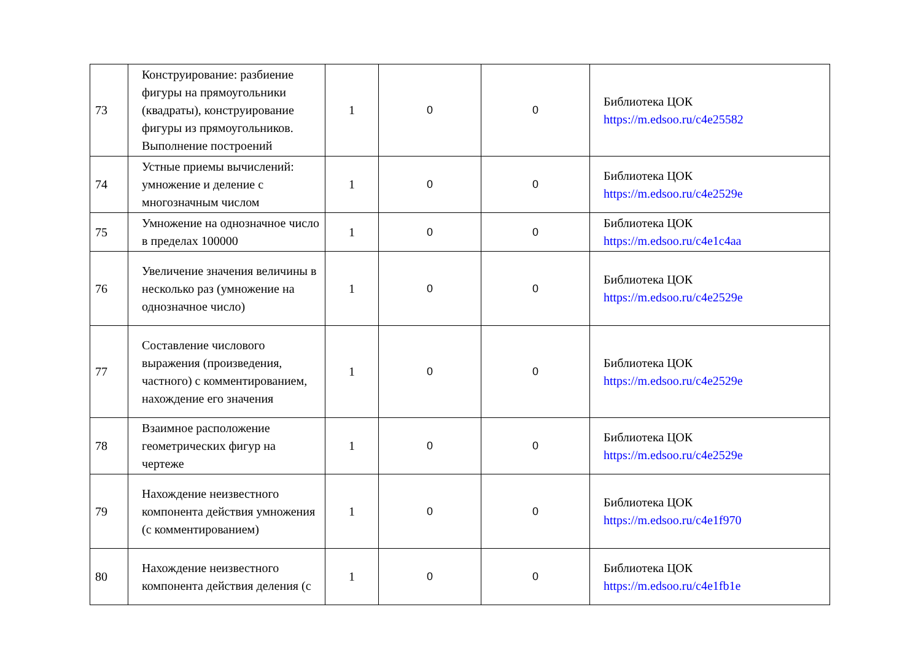| 73 | Конструирование: разбиение фигуры на прямоугольники (квадраты), конструирование фигуры из прямоугольников. Выполнение построений | 1 | 0 | 0 | Библиотека ЦОК https://m.edsoo.ru/c4e25582 |
| 74 | Устные приемы вычислений: умножение и деление с многозначным числом | 1 | 0 | 0 | Библиотека ЦОК https://m.edsoo.ru/c4e2529e |
| 75 | Умножение на однозначное число в пределах 100000 | 1 | 0 | 0 | Библиотека ЦОК https://m.edsoo.ru/c4e1c4aa |
| 76 | Увеличение значения величины в несколько раз (умножение на однозначное число) | 1 | 0 | 0 | Библиотека ЦОК https://m.edsoo.ru/c4e2529e |
| 77 | Составление числового выражения (произведения, частного) с комментированием, нахождение его значения | 1 | 0 | 0 | Библиотека ЦОК https://m.edsoo.ru/c4e2529e |
| 78 | Взаимное расположение геометрических фигур на чертеже | 1 | 0 | 0 | Библиотека ЦОК https://m.edsoo.ru/c4e2529e |
| 79 | Нахождение неизвестного компонента действия умножения (с комментированием) | 1 | 0 | 0 | Библиотека ЦОК https://m.edsoo.ru/c4e1f970 |
| 80 | Нахождение неизвестного компонента действия деления (с | 1 | 0 | 0 | Библиотека ЦОК https://m.edsoo.ru/c4e1fb1e |